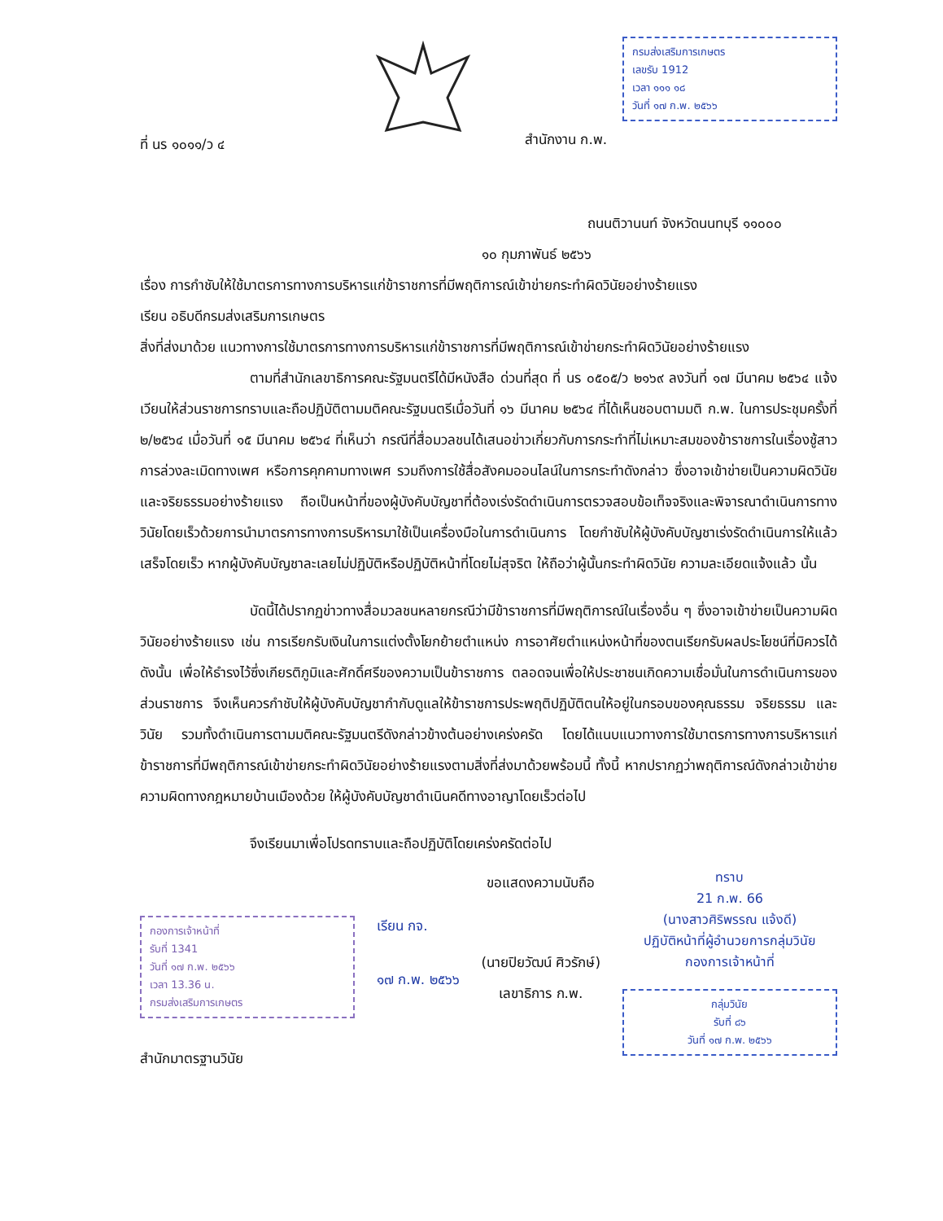ที่ นร ๑๐๑๑/ว ๔
กรมส่งเสริมการเกษตร
เลขรับ 1912
เวลา ๑๑๑ ๑๘
วันที่ ๑๗ ก.พ. ๒๕๖๖
สำนักงาน ก.พ.
ถนนติวานนท์ จังหวัดนนทบุรี ๑๑๐๐๐
๑๐ กุมภาพันธ์ ๒๕๖๖
เรื่อง การกำชับให้ใช้มาตรการทางการบริหารแก่ข้าราชการที่มีพฤติการณ์เข้าข่ายกระทำผิดวินัยอย่างร้ายแรง
เรียน อธิบดีกรมส่งเสริมการเกษตร
สิ่งที่ส่งมาด้วย แนวทางการใช้มาตรการทางการบริหารแก่ข้าราชการที่มีพฤติการณ์เข้าข่ายกระทำผิดวินัยอย่างร้ายแรง
ตามที่สำนักเลขาธิการคณะรัฐมนตรีได้มีหนังสือ ด่วนที่สุด ที่ นร ๐๕๐๕/ว ๒๑๖๙ ลงวันที่ ๑๗ มีนาคม ๒๕๖๔ แจ้งเวียนให้ส่วนราชการทราบและถือปฏิบัติตามมติคณะรัฐมนตรีเมื่อวันที่ ๑๖ มีนาคม ๒๕๖๔ ที่ได้เห็นชอบตามมติ ก.พ. ในการประชุมครั้งที่ ๒/๒๕๖๔ เมื่อวันที่ ๑๕ มีนาคม ๒๕๖๔ ที่เห็นว่า กรณีที่สื่อมวลชนได้เสนอข่าวเกี่ยวกับการกระทำที่ไม่เหมาะสมของข้าราชการในเรื่องชู้สาว การล่วงละเมิดทางเพศ หรือการคุกคามทางเพศ รวมถึงการใช้สื่อสังคมออนไลน์ในการกระทำดังกล่าว ซึ่งอาจเข้าข่ายเป็นความผิดวินัยและจริยธรรมอย่างร้ายแรง ถือเป็นหน้าที่ของผู้บังคับบัญชาที่ต้องเร่งรัดดำเนินการตรวจสอบข้อเท็จจริงและพิจารณาดำเนินการทางวินัยโดยเร็วด้วยการนำมาตรการทางการบริหารมาใช้เป็นเครื่องมือในการดำเนินการ โดยกำชับให้ผู้บังคับบัญชาเร่งรัดดำเนินการให้แล้วเสร็จโดยเร็ว หากผู้บังคับบัญชาละเลยไม่ปฏิบัติหรือปฏิบัติหน้าที่โดยไม่สุจริต ให้ถือว่าผู้นั้นกระทำผิดวินัย ความละเอียดแจ้งแล้ว นั้น
บัดนี้ได้ปรากฏข่าวทางสื่อมวลชนหลายกรณีว่ามีข้าราชการที่มีพฤติการณ์ในเรื่องอื่น ๆ ซึ่งอาจเข้าข่ายเป็นความผิดวินัยอย่างร้ายแรง เช่น การเรียกรับเงินในการแต่งตั้งโยกย้ายตำแหน่ง การอาศัยตำแหน่งหน้าที่ของตนเรียกรับผลประโยชน์ที่มิควรได้ ดังนั้น เพื่อให้ธำรงไว้ซึ่งเกียรติภูมิและศักดิ์ศรีของความเป็นข้าราชการ ตลอดจนเพื่อให้ประชาชนเกิดความเชื่อมั่นในการดำเนินการของส่วนราชการ จึงเห็นควรกำชับให้ผู้บังคับบัญชากำกับดูแลให้ข้าราชการประพฤติปฏิบัติตนให้อยู่ในกรอบของคุณธรรม จริยธรรม และวินัย รวมทั้งดำเนินการตามมติคณะรัฐมนตรีดังกล่าวข้างต้นอย่างเคร่งครัด โดยได้แนบแนวทางการใช้มาตรการทางการบริหารแก่ข้าราชการที่มีพฤติการณ์เข้าข่ายกระทำผิดวินัยอย่างร้ายแรงตามสิ่งที่ส่งมาด้วยพร้อมนี้ ทั้งนี้ หากปรากฏว่าพฤติการณ์ดังกล่าวเข้าข่ายความผิดทางกฎหมายบ้านเมืองด้วย ให้ผู้บังคับบัญชาดำเนินคดีทางอาญาโดยเร็วต่อไป
จึงเรียนมาเพื่อโปรดทราบและถือปฏิบัติโดยเคร่งครัดต่อไป
กองการเจ้าหน้าที่
รับที่ 1341
วันที่ ๑๗ ก.พ. ๒๕๖๖
เวลา 13.36 น.
กรมส่งเสริมการเกษตร
สำนักมาตรฐานวินัย
เรียน กจ.
๑๗ ก.พ. ๒๕๖๖
ขอแสดงความนับถือ
(นายปิยวัฒน์ ศิวรักษ์)
เลขาธิการ ก.พ.
ทราบ
21 ก.พ. 66
(นางสาวศิริพรรณ แจ้งดี)
ปฏิบัติหน้าที่ผู้อำนวยการกลุ่มวินัย
กองการเจ้าหน้าที่
กลุ่มวินัย
รับที่ ๘๖
วันที่ ๑๗ ก.พ. ๒๕๖๖